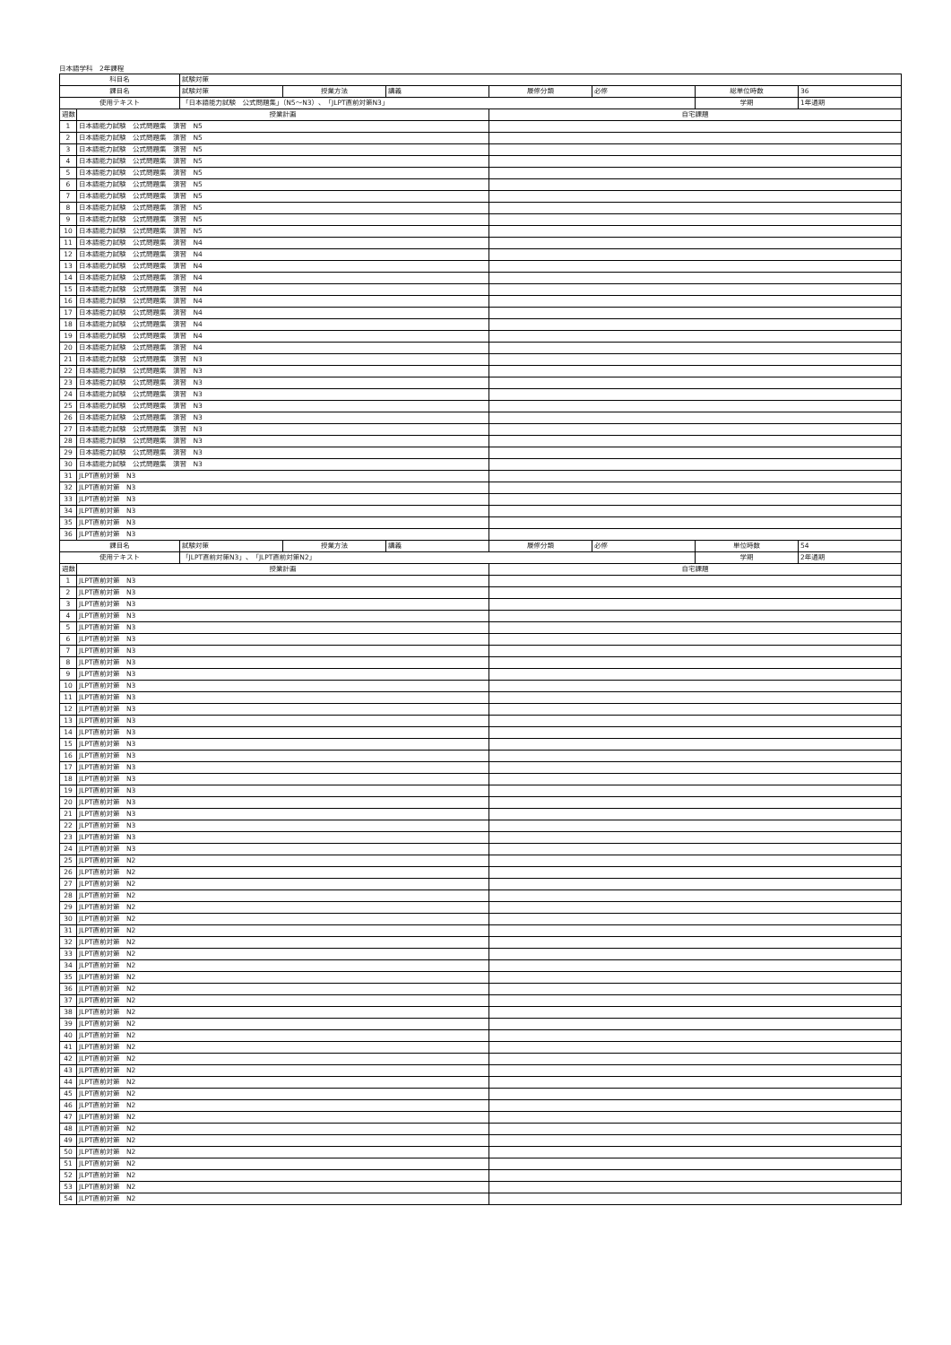日本語学科　2年課程
| 科目名 | | 試験対策 | | | | | | |
| 課目名 | | 試験対策 | 授業方法 | 講義 | 履修分類 | 必修 | 総単位時数 | 36 |
| 使用テキスト | | 「日本語能力試験 公式問題集」（N5～N3）、「JLPT直前対策N3」 | | | | | 学期 | 1年通期 |
| 週数 | 授業計画 | | | | 自宅課題 | | | |
| 1 | 日本語能力試験 公式問題集 演習 N5 | | | | | | | |
| 2 | 日本語能力試験 公式問題集 演習 N5 | | | | | | | |
| 3 | 日本語能力試験 公式問題集 演習 N5 | | | | | | | |
| 4 | 日本語能力試験 公式問題集 演習 N5 | | | | | | | |
| 5 | 日本語能力試験 公式問題集 演習 N5 | | | | | | | |
| 6 | 日本語能力試験 公式問題集 演習 N5 | | | | | | | |
| 7 | 日本語能力試験 公式問題集 演習 N5 | | | | | | | |
| 8 | 日本語能力試験 公式問題集 演習 N5 | | | | | | | |
| 9 | 日本語能力試験 公式問題集 演習 N5 | | | | | | | |
| 10 | 日本語能力試験 公式問題集 演習 N5 | | | | | | | |
| 11 | 日本語能力試験 公式問題集 演習 N4 | | | | | | | |
| 12 | 日本語能力試験 公式問題集 演習 N4 | | | | | | | |
| 13 | 日本語能力試験 公式問題集 演習 N4 | | | | | | | |
| 14 | 日本語能力試験 公式問題集 演習 N4 | | | | | | | |
| 15 | 日本語能力試験 公式問題集 演習 N4 | | | | | | | |
| 16 | 日本語能力試験 公式問題集 演習 N4 | | | | | | | |
| 17 | 日本語能力試験 公式問題集 演習 N4 | | | | | | | |
| 18 | 日本語能力試験 公式問題集 演習 N4 | | | | | | | |
| 19 | 日本語能力試験 公式問題集 演習 N4 | | | | | | | |
| 20 | 日本語能力試験 公式問題集 演習 N4 | | | | | | | |
| 21 | 日本語能力試験 公式問題集 演習 N3 | | | | | | | |
| 22 | 日本語能力試験 公式問題集 演習 N3 | | | | | | | |
| 23 | 日本語能力試験 公式問題集 演習 N3 | | | | | | | |
| 24 | 日本語能力試験 公式問題集 演習 N3 | | | | | | | |
| 25 | 日本語能力試験 公式問題集 演習 N3 | | | | | | | |
| 26 | 日本語能力試験 公式問題集 演習 N3 | | | | | | | |
| 27 | 日本語能力試験 公式問題集 演習 N3 | | | | | | | |
| 28 | 日本語能力試験 公式問題集 演習 N3 | | | | | | | |
| 29 | 日本語能力試験 公式問題集 演習 N3 | | | | | | | |
| 30 | 日本語能力試験 公式問題集 演習 N3 | | | | | | | |
| 31 | JLPT直前対策 N3 | | | | | | | |
| 32 | JLPT直前対策 N3 | | | | | | | |
| 33 | JLPT直前対策 N3 | | | | | | | |
| 34 | JLPT直前対策 N3 | | | | | | | |
| 35 | JLPT直前対策 N3 | | | | | | | |
| 36 | JLPT直前対策 N3 | | | | | | | |
| 課目名 | | 試験対策 | 授業方法 | 講義 | 履修分類 | 必修 | 単位時数 | 54 |
| 使用テキスト | | 「JLPT直前対策N3」、「JLPT直前対策N2」 | | | | | 学期 | 2年通期 |
| 週数 | 授業計画 | | | | 自宅課題 | | | |
| 1 | JLPT直前対策 N3 | | | | | | | |
| 2 | JLPT直前対策 N3 | | | | | | | |
| 3 | JLPT直前対策 N3 | | | | | | | |
| 4 | JLPT直前対策 N3 | | | | | | | |
| 5 | JLPT直前対策 N3 | | | | | | | |
| 6 | JLPT直前対策 N3 | | | | | | | |
| 7 | JLPT直前対策 N3 | | | | | | | |
| 8 | JLPT直前対策 N3 | | | | | | | |
| 9 | JLPT直前対策 N3 | | | | | | | |
| 10 | JLPT直前対策 N3 | | | | | | | |
| 11 | JLPT直前対策 N3 | | | | | | | |
| 12 | JLPT直前対策 N3 | | | | | | | |
| 13 | JLPT直前対策 N3 | | | | | | | |
| 14 | JLPT直前対策 N3 | | | | | | | |
| 15 | JLPT直前対策 N3 | | | | | | | |
| 16 | JLPT直前対策 N3 | | | | | | | |
| 17 | JLPT直前対策 N3 | | | | | | | |
| 18 | JLPT直前対策 N3 | | | | | | | |
| 19 | JLPT直前対策 N3 | | | | | | | |
| 20 | JLPT直前対策 N3 | | | | | | | |
| 21 | JLPT直前対策 N3 | | | | | | | |
| 22 | JLPT直前対策 N3 | | | | | | | |
| 23 | JLPT直前対策 N3 | | | | | | | |
| 24 | JLPT直前対策 N3 | | | | | | | |
| 25 | JLPT直前対策 N2 | | | | | | | |
| 26 | JLPT直前対策 N2 | | | | | | | |
| 27 | JLPT直前対策 N2 | | | | | | | |
| 28 | JLPT直前対策 N2 | | | | | | | |
| 29 | JLPT直前対策 N2 | | | | | | | |
| 30 | JLPT直前対策 N2 | | | | | | | |
| 31 | JLPT直前対策 N2 | | | | | | | |
| 32 | JLPT直前対策 N2 | | | | | | | |
| 33 | JLPT直前対策 N2 | | | | | | | |
| 34 | JLPT直前対策 N2 | | | | | | | |
| 35 | JLPT直前対策 N2 | | | | | | | |
| 36 | JLPT直前対策 N2 | | | | | | | |
| 37 | JLPT直前対策 N2 | | | | | | | |
| 38 | JLPT直前対策 N2 | | | | | | | |
| 39 | JLPT直前対策 N2 | | | | | | | |
| 40 | JLPT直前対策 N2 | | | | | | | |
| 41 | JLPT直前対策 N2 | | | | | | | |
| 42 | JLPT直前対策 N2 | | | | | | | |
| 43 | JLPT直前対策 N2 | | | | | | | |
| 44 | JLPT直前対策 N2 | | | | | | | |
| 45 | JLPT直前対策 N2 | | | | | | | |
| 46 | JLPT直前対策 N2 | | | | | | | |
| 47 | JLPT直前対策 N2 | | | | | | | |
| 48 | JLPT直前対策 N2 | | | | | | | |
| 49 | JLPT直前対策 N2 | | | | | | | |
| 50 | JLPT直前対策 N2 | | | | | | | |
| 51 | JLPT直前対策 N2 | | | | | | | |
| 52 | JLPT直前対策 N2 | | | | | | | |
| 53 | JLPT直前対策 N2 | | | | | | | |
| 54 | JLPT直前対策 N2 | | | | | | | |